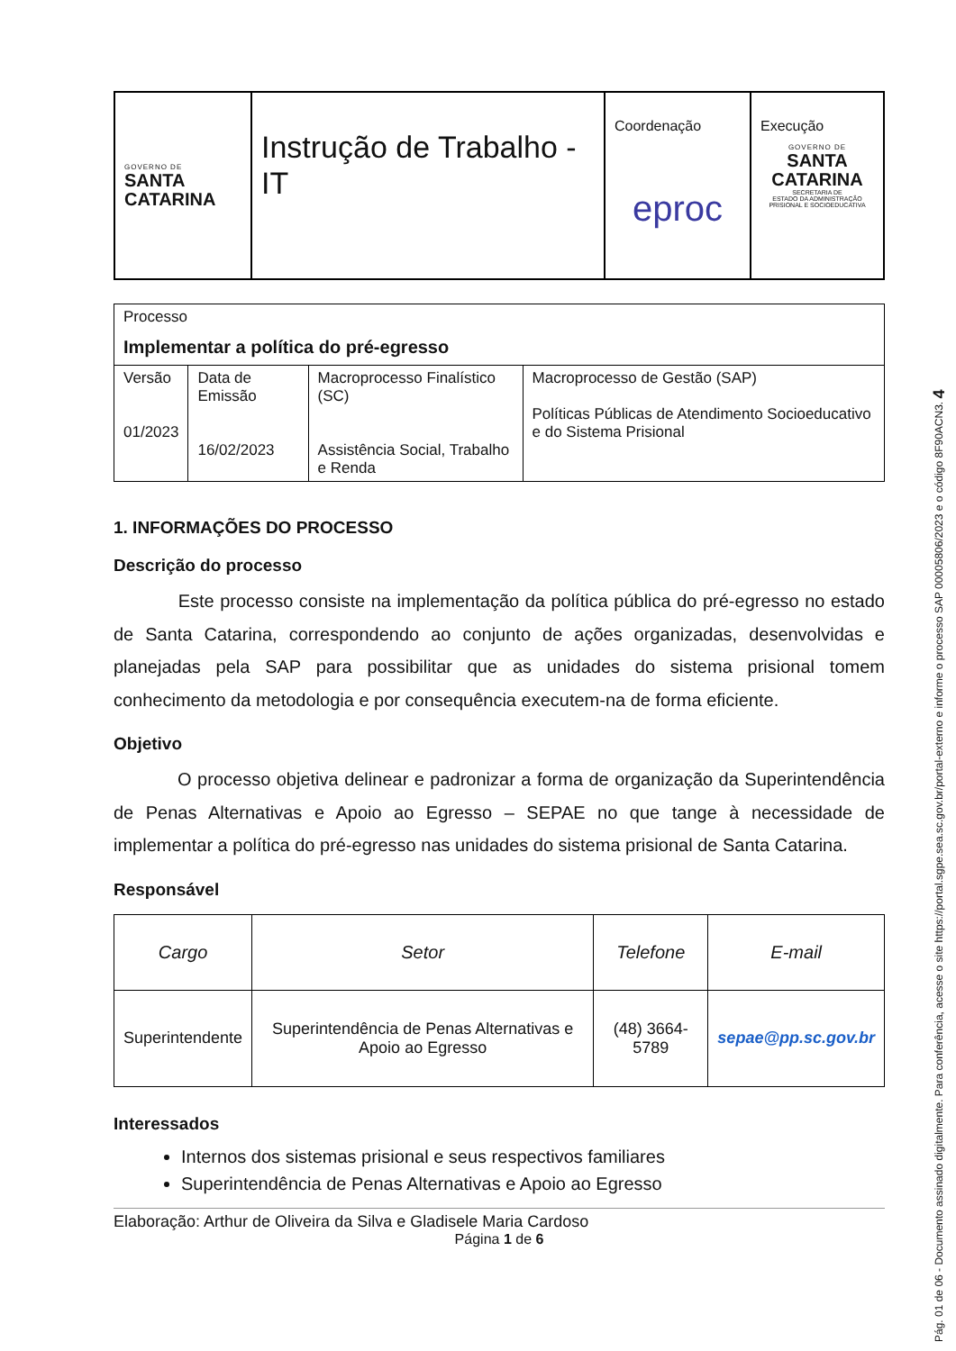| GOVERNO DE SANTA CATARINA | Instrução de Trabalho - IT | Coordenação eproc | Execução GOVERNO DE SANTA CATARINA SECRETARIA DE ESTADO DA ADMINISTRAÇÃO PRISIONAL E SOCIOEDUCATIVA |
| Processo Implementar a política do pré-egresso | | | |
| Versão 01/2023 | Data de Emissão 16/02/2023 | Macroprocesso Finalístico (SC) Assistência Social, Trabalho e Renda | Macroprocesso de Gestão (SAP) Políticas Públicas de Atendimento Socioeducativo e do Sistema Prisional |
1. INFORMAÇÕES DO PROCESSO
Descrição do processo
Este processo consiste na implementação da política pública do pré-egresso no estado de Santa Catarina, correspondendo ao conjunto de ações organizadas, desenvolvidas e planejadas pela SAP para possibilitar que as unidades do sistema prisional tomem conhecimento da metodologia e por consequência executem-na de forma eficiente.
Objetivo
O processo objetiva delinear e padronizar a forma de organização da Superintendência de Penas Alternativas e Apoio ao Egresso – SEPAE no que tange à necessidade de implementar a política do pré-egresso nas unidades do sistema prisional de Santa Catarina.
Responsável
| Cargo | Setor | Telefone | E-mail |
| --- | --- | --- | --- |
| Superintendente | Superintendência de Penas Alternativas e Apoio ao Egresso | (48) 3664-5789 | sepae@pp.sc.gov.br |
Interessados
Internos dos sistemas prisional e seus respectivos familiares
Superintendência de Penas Alternativas e Apoio ao Egresso
Elaboração: Arthur de Oliveira da Silva e Gladisele Maria Cardoso
Página 1 de 6
Pág. 01 de 06 - Documento assinado digitalmente. Para conferência, acesse o site https://portal.sgpe.sea.sc.gov.br/portal-externo e informe o processo SAP 00005806/2023 e o código 8F90ACN3. 4